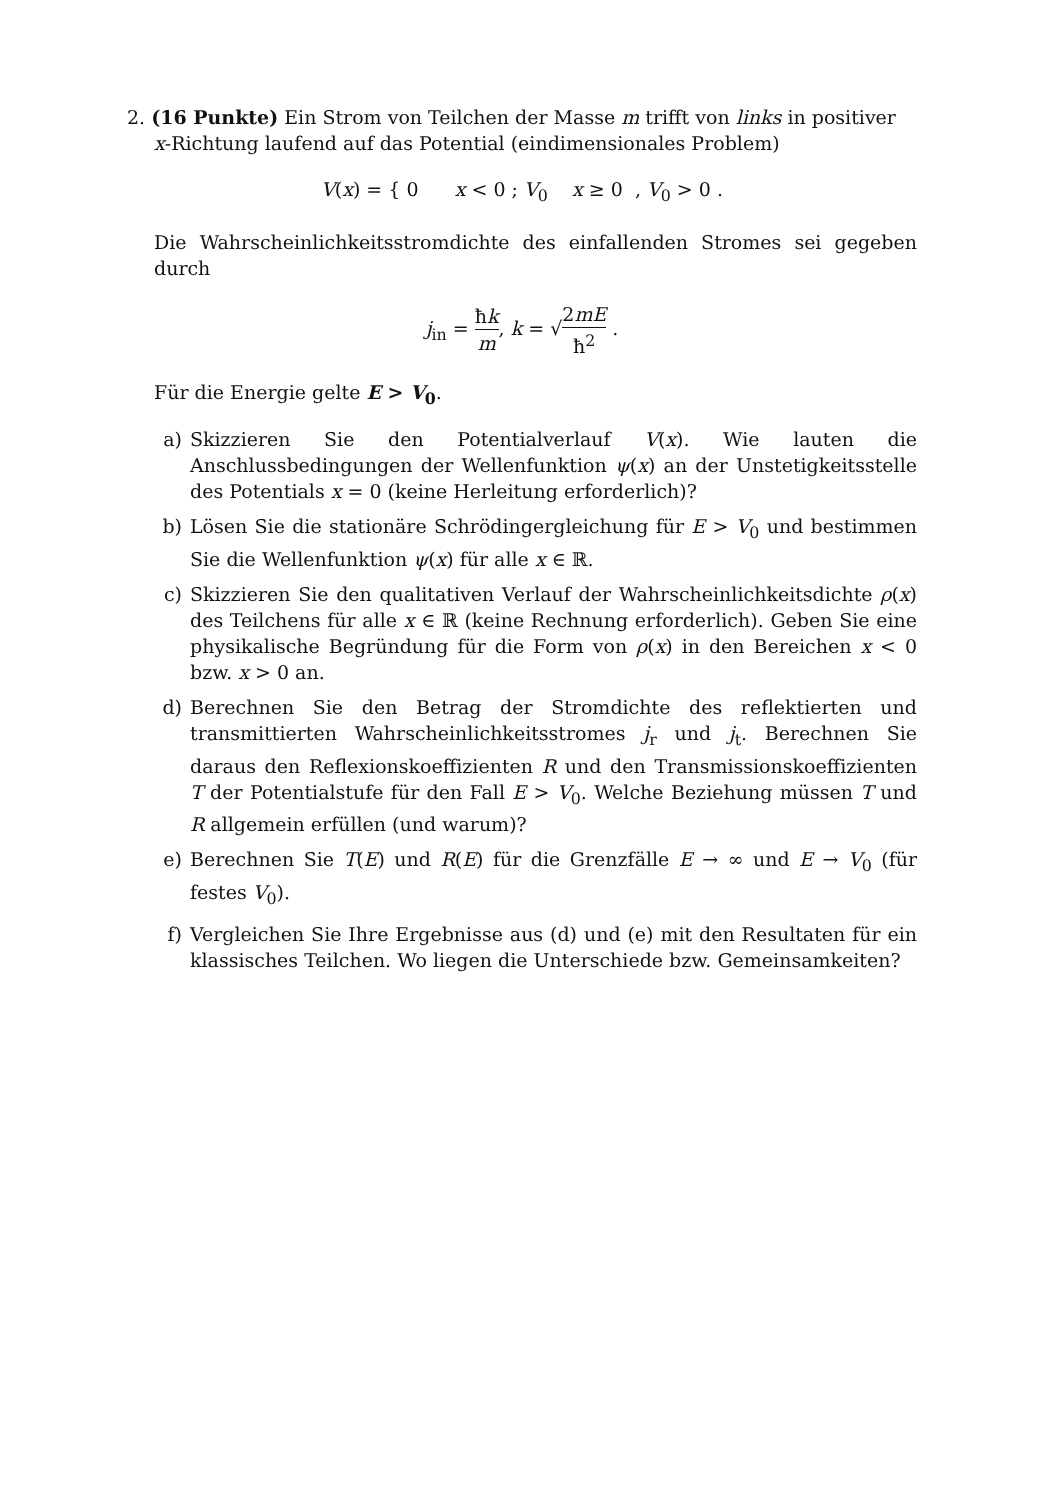2. (16 Punkte) Ein Strom von Teilchen der Masse m trifft von links in positiver
x-Richtung laufend auf das Potential (eindimensionales Problem)
V(x) = { 0 x < 0 ; V<sub>0</sub> x ≥ 0 , V<sub>0</sub> > 0 .
Die Wahrscheinlichkeitsstromdichte des einfallenden Stromes sei gegeben durch
j<sub>in</sub> = ħk m, k = √2mE ħ<sup>2</sup> .
Für die Energie gelte E > V<sub>0</sub>.
a) Skizzieren Sie den Potentialverlauf V(x). Wie lauten die Anschlussbedingungen der Wellenfunktion ψ(x) an der Unstetigkeitsstelle des Potentials x = 0 (keine Herleitung erforderlich)?
b) Lösen Sie die stationäre Schrödingergleichung für E > V<sub>0</sub> und bestimmen Sie die Wellenfunktion ψ(x) für alle x ∈ ℝ.
c) Skizzieren Sie den qualitativen Verlauf der Wahrscheinlichkeitsdichte ρ(x) des Teilchens für alle x ∈ ℝ (keine Rechnung erforderlich). Geben Sie eine physikalische Begründung für die Form von ρ(x) in den Bereichen x < 0 bzw. x > 0 an.
d) Berechnen Sie den Betrag der Stromdichte des reflektierten und transmittierten Wahrscheinlichkeitsstromes j<sub>r</sub> und j<sub>t</sub>. Berechnen Sie daraus den Reflexionskoeffizienten R und den Transmissionskoeffizienten T der Potentialstufe für den Fall E > V<sub>0</sub>. Welche Beziehung müssen T und R allgemein erfüllen (und warum)?
e) Berechnen Sie T(E) und R(E) für die Grenzfälle E → ∞ und E → V<sub>0</sub> (für festes V<sub>0</sub>).
f) Vergleichen Sie Ihre Ergebnisse aus (d) und (e) mit den Resultaten für ein klassisches Teilchen. Wo liegen die Unterschiede bzw. Gemeinsamkeiten?